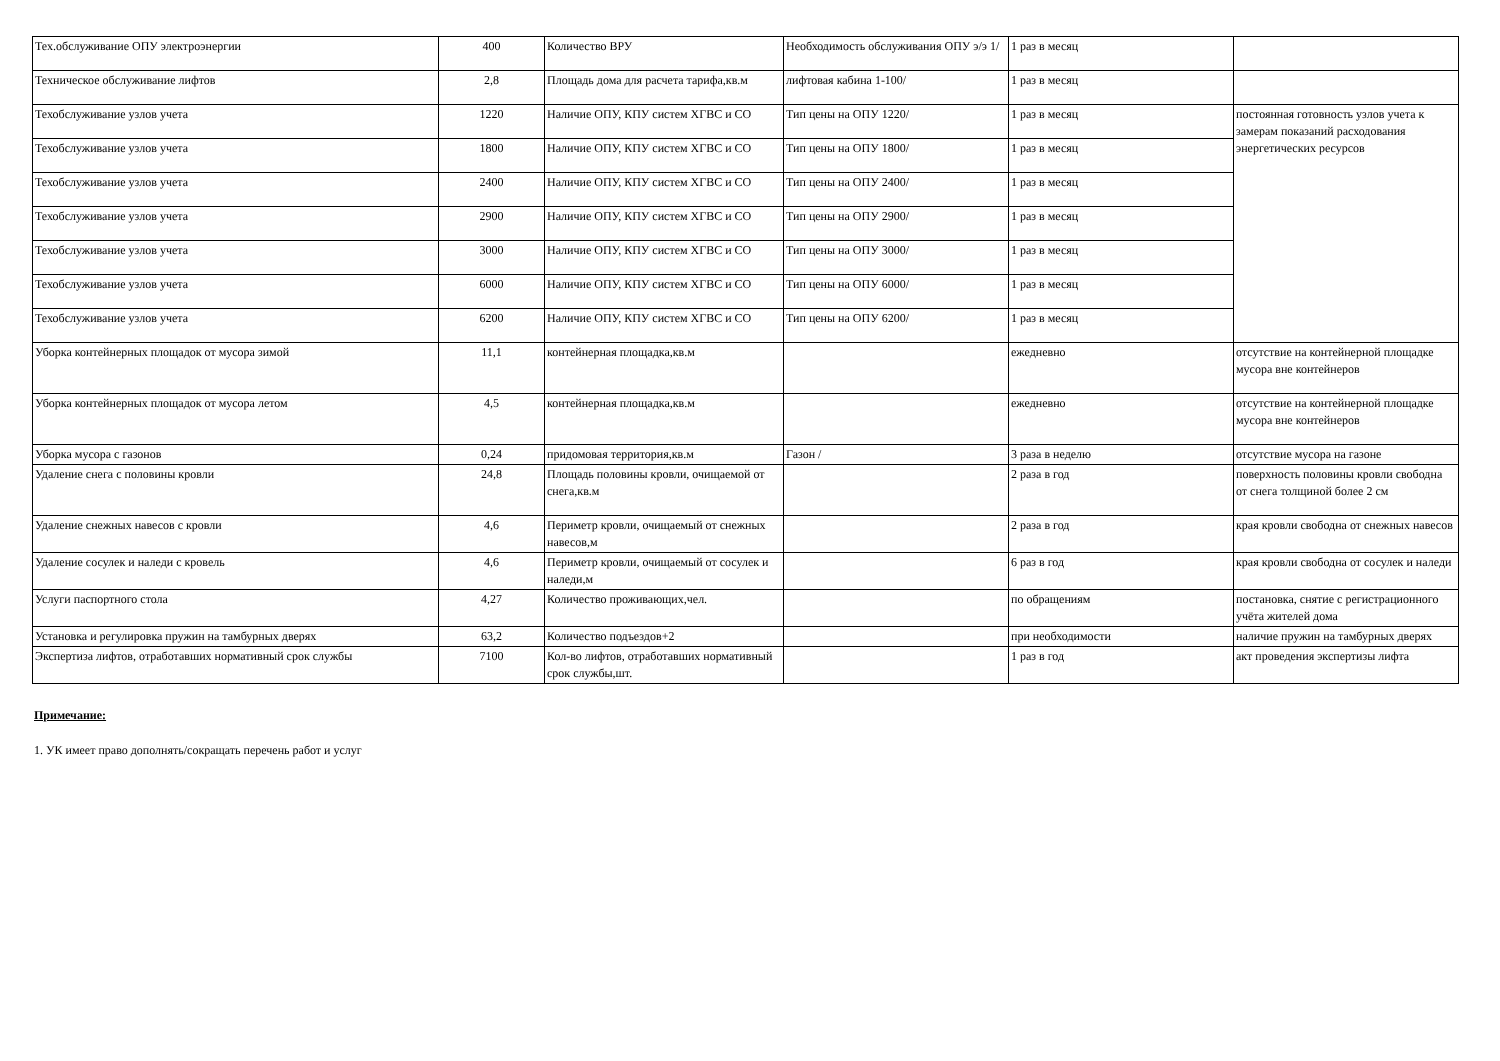| Тех.обслуживание ОПУ электроэнергии | 400 | Количество ВРУ | Необходимость обслуживания ОПУ э/э 1/ | 1 раз в месяц | |
| Техническое обслуживание лифтов | 2,8 | Площадь дома для расчета тарифа,кв.м | лифтовая кабина 1-100/ | 1 раз в месяц | |
| Техобслуживание узлов учета | 1220 | Наличие ОПУ, КПУ систем ХГВС и СО | Тип цены на ОПУ 1220/ | 1 раз в месяц | постоянная готовность узлов учета к замерам показаний расходования энергетических ресурсов |
| Техобслуживание узлов учета | 1800 | Наличие ОПУ, КПУ систем ХГВС и СО | Тип цены на ОПУ 1800/ | 1 раз в месяц | |
| Техобслуживание узлов учета | 2400 | Наличие ОПУ, КПУ систем ХГВС и СО | Тип цены на ОПУ 2400/ | 1 раз в месяц | |
| Техобслуживание узлов учета | 2900 | Наличие ОПУ, КПУ систем ХГВС и СО | Тип цены на ОПУ 2900/ | 1 раз в месяц | |
| Техобслуживание узлов учета | 3000 | Наличие ОПУ, КПУ систем ХГВС и СО | Тип цены на ОПУ 3000/ | 1 раз в месяц | |
| Техобслуживание узлов учета | 6000 | Наличие ОПУ, КПУ систем ХГВС и СО | Тип цены на ОПУ 6000/ | 1 раз в месяц | |
| Техобслуживание узлов учета | 6200 | Наличие ОПУ, КПУ систем ХГВС и СО | Тип цены на ОПУ 6200/ | 1 раз в месяц | |
| Уборка контейнерных площадок от мусора зимой | 11,1 | контейнерная площадка,кв.м | | ежедневно | отсутствие на контейнерной площадке мусора вне контейнеров |
| Уборка контейнерных площадок от мусора летом | 4,5 | контейнерная площадка,кв.м | | ежедневно | отсутствие на контейнерной площадке мусора вне контейнеров |
| Уборка мусора с газонов | 0,24 | придомовая территория,кв.м | Газон / | 3 раза в неделю | отсутствие мусора на газоне |
| Удаление снега с половины кровли | 24,8 | Площадь половины кровли, очищаемой от снега,кв.м | | 2 раза в год | поверхность половины кровли свободна от снега толщиной более 2 см |
| Удаление снежных навесов с кровли | 4,6 | Периметр кровли, очищаемый от снежных навесов,м | | 2 раза в год | края кровли свободна от снежных навесов |
| Удаление сосулек и наледи с кровель | 4,6 | Периметр кровли, очищаемый от сосулек и наледи,м | | 6 раз в год | края кровли свободна от сосулек и наледи |
| Услуги паспортного стола | 4,27 | Количество проживающих,чел. | | по обращениям | постановка, снятие с регистрационного учёта жителей дома |
| Установка и регулировка пружин на тамбурных дверях | 63,2 | Количество подъездов+2 | | при необходимости | наличие пружин на тамбурных дверях |
| Экспертиза лифтов, отработавших нормативный срок службы | 7100 | Кол-во лифтов, отработавших нормативный срок службы,шт. | | 1 раз в год | акт проведения экспертизы лифта |
Примечание:
1. УК имеет право дополнять/сокращать перечень работ и услуг